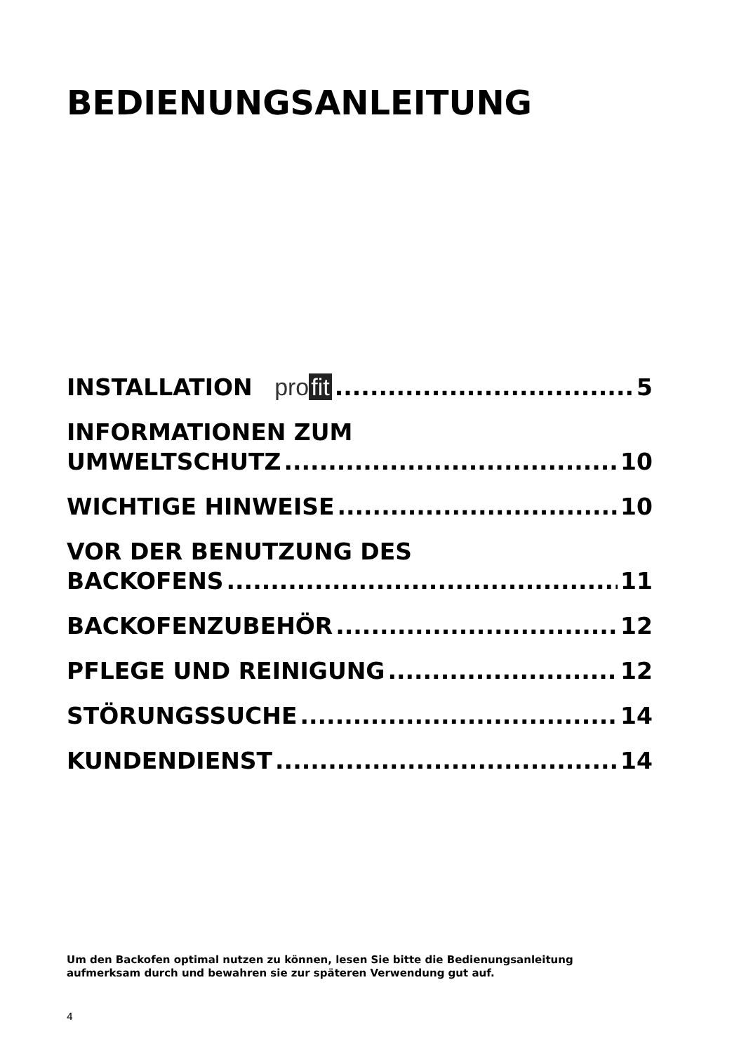BEDIENUNGSANLEITUNG
INSTALLATION pro fit 5
INFORMATIONEN ZUM
UMWELTSCHUTZ 10
WICHTIGE HINWEISE 10
VOR DER BENUTZUNG DES
BACKOFENS 11
BACKOFENZUBEHÖR 12
PFLEGE UND REINIGUNG 12
STÖRUNGSSUCHE 14
KUNDENDIENST 14
Um den Backofen optimal nutzen zu können, lesen Sie bitte die Bedienungsanleitung
aufmerksam durch und bewahren sie zur späteren Verwendung gut auf.
4